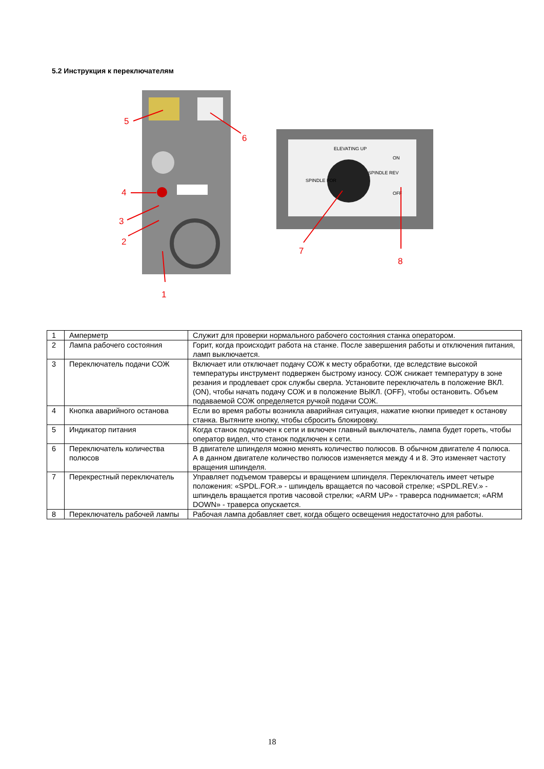5.2 Инструкция к переключателям
ELEVATING UP
SPINDLE FOR
SPINDLE REV
ON
OFF
5
6
4
3
2
1
7
8
| 1 | Амперметр | Служит для проверки нормального рабочего состояния станка оператором. |
| 2 | Лампа рабочего состояния | Горит, когда происходит работа на станке. После завершения работы и отключения питания, ламп выключается. |
| 3 | Переключатель подачи СОЖ | Включает или отключает подачу СОЖ к месту обработки, где вследствие высокой температуры инструмент подвержен быстрому износу. СОЖ снижает температуру в зоне резания и продлевает срок службы сверла. Установите переключатель в положение ВКЛ. (ON), чтобы начать подачу СОЖ и в положение ВЫКЛ. (OFF), чтобы остановить. Объем подаваемой СОЖ определяется ручкой подачи СОЖ. |
| 4 | Кнопка аварийного останова | Если во время работы возникла аварийная ситуация, нажатие кнопки приведет к останову станка. Вытяните кнопку, чтобы сбросить блокировку. |
| 5 | Индикатор питания | Когда станок подключен к сети и включен главный выключатель, лампа будет гореть, чтобы оператор видел, что станок подключен к сети. |
| 6 | Переключатель количества полюсов | В двигателе шпинделя можно менять количество полюсов. В обычном двигателе 4 полюса. А в данном двигателе количество полюсов изменяется между 4 и 8. Это изменяет частоту вращения шпинделя. |
| 7 | Перекрестный переключатель | Управляет подъемом траверсы и вращением шпинделя. Переключатель имеет четыре положения: «SPDL.FOR.» - шпиндель вращается по часовой стрелке; «SPDL.REV.» - шпиндель вращается против часовой стрелки; «ARM UP» - траверса поднимается; «ARM DOWN» - траверса опускается. |
| 8 | Переключатель рабочей лампы | Рабочая лампа добавляет свет, когда общего освещения недостаточно для работы. |
18